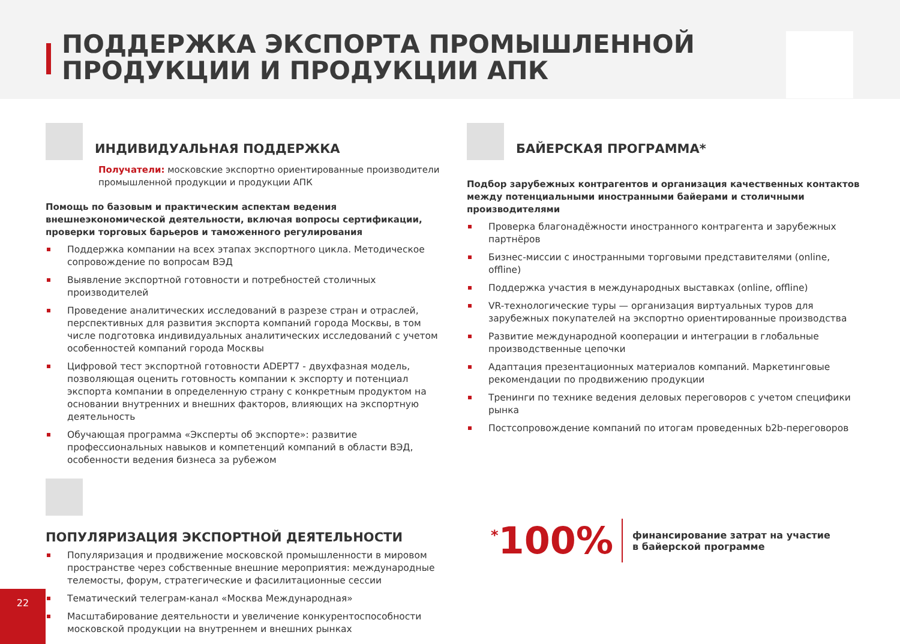ПОДДЕРЖКА ЭКСПОРТА ПРОМЫШЛЕННОЙ
ПРОДУКЦИИ И ПРОДУКЦИИ АПК
ИНДИВИДУАЛЬНАЯ ПОДДЕРЖКА
Получатели: московские экспортно ориентированные производители промышленной продукции и продукции АПК
Помощь по базовым и практическим аспектам ведения внешнеэкономической деятельности, включая вопросы сертификации, проверки торговых барьеров и таможенного регулирования
Поддержка компании на всех этапах экспортного цикла. Методическое сопровождение по вопросам ВЭД
Выявление экспортной готовности и потребностей столичных производителей
Проведение аналитических исследований в разрезе стран и отраслей, перспективных для развития экспорта компаний города Москвы, в том числе подготовка индивидуальных аналитических исследований с учетом особенностей компаний города Москвы
Цифровой тест экспортной готовности ADEPT7 - двухфазная модель, позволяющая оценить готовность компании к экспорту и потенциал экспорта компании в определенную страну с конкретным продуктом на основании внутренних и внешних факторов, влияющих на экспортную деятельность
Обучающая программа «Эксперты об экспорте»: развитие профессиональных навыков и компетенций компаний в области ВЭД, особенности ведения бизнеса за рубежом
ПОПУЛЯРИЗАЦИЯ ЭКСПОРТНОЙ ДЕЯТЕЛЬНОСТИ
Популяризация и продвижение московской промышленности в мировом пространстве через собственные внешние мероприятия: международные телемосты, форум, стратегические и фасилитационные сессии
Тематический телеграм-канал «Москва Международная»
Масштабирование деятельности и увеличение конкурентоспособности московской продукции на внутреннем и внешних рынках
БАЙЕРСКАЯ ПРОГРАММА*
Подбор зарубежных контрагентов и организация качественных контактов между потенциальными иностранными байерами и столичными производителями
Проверка благонадёжности иностранного контрагента и зарубежных партнёров
Бизнес-миссии с иностранными торговыми представителями (online, offline)
Поддержка участия в международных выставках (online, offline)
VR-технологические туры — организация виртуальных туров для зарубежных покупателей на экспортно ориентированные производства
Развитие международной кооперации и интеграции в глобальные производственные цепочки
Адаптация презентационных материалов компаний. Маркетинговые рекомендации по продвижению продукции
Тренинги по технике ведения деловых переговоров с учетом специфики рынка
Постсопровождение компаний по итогам проведенных b2b-переговоров
<sup>*</sup> 100%
финансирование затрат на участие
в байерской программе
22